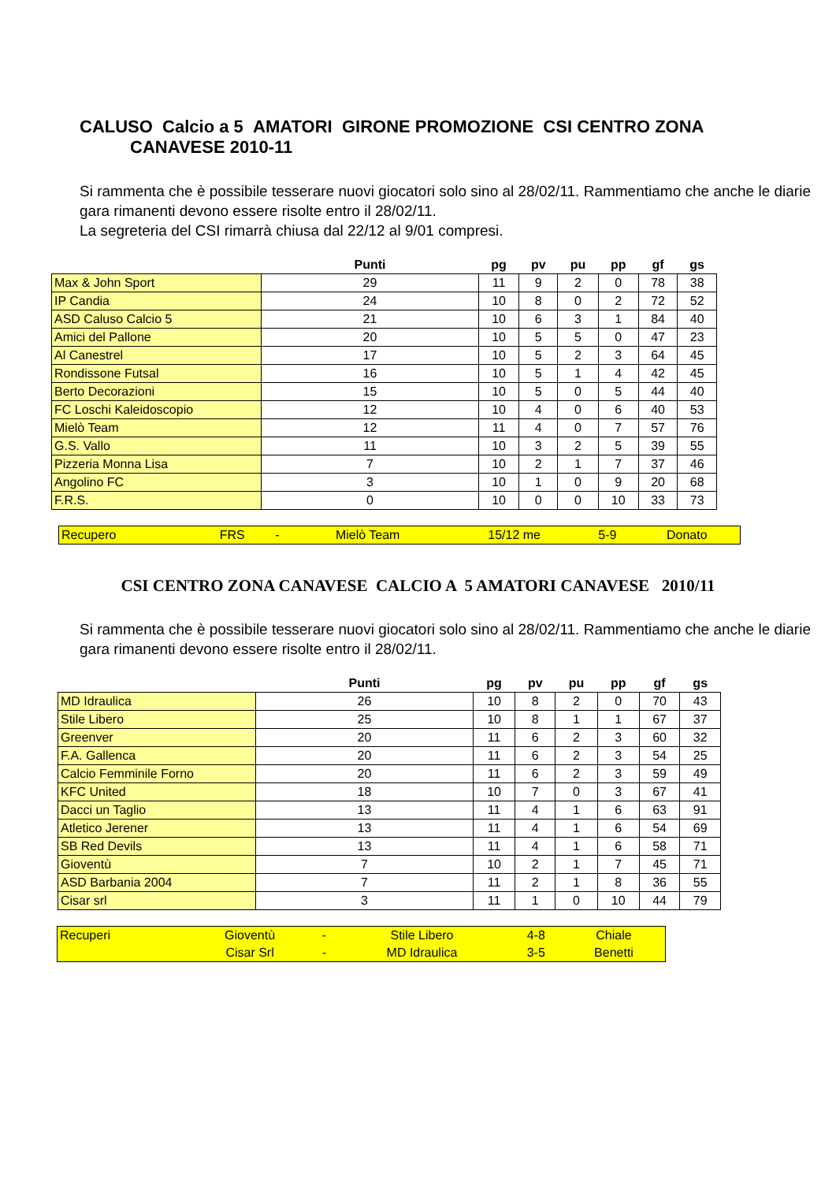CALUSO Calcio a 5 AMATORI GIRONE PROMOZIONE CSI CENTRO ZONA
CANAVESE 2010-11
Si rammenta che è possibile tesserare nuovi giocatori solo sino al 28/02/11. Rammentiamo che anche le diarie gara rimanenti devono essere risolte entro il 28/02/11.
La segreteria del CSI rimarrà chiusa dal 22/12 al 9/01 compresi.
| | Punti | pg | pv | pu | pp | gf | gs |
| --- | --- | --- | --- | --- | --- | --- | --- |
| Max & John Sport | 29 | 11 | 9 | 2 | 0 | 78 | 38 |
| IP Candia | 24 | 10 | 8 | 0 | 2 | 72 | 52 |
| ASD Caluso Calcio 5 | 21 | 10 | 6 | 3 | 1 | 84 | 40 |
| Amici del Pallone | 20 | 10 | 5 | 5 | 0 | 47 | 23 |
| Al Canestrel | 17 | 10 | 5 | 2 | 3 | 64 | 45 |
| Rondissone Futsal | 16 | 10 | 5 | 1 | 4 | 42 | 45 |
| Berto Decorazioni | 15 | 10 | 5 | 0 | 5 | 44 | 40 |
| FC Loschi Kaleidoscopio | 12 | 10 | 4 | 0 | 6 | 40 | 53 |
| Mielò Team | 12 | 11 | 4 | 0 | 7 | 57 | 76 |
| G.S. Vallo | 11 | 10 | 3 | 2 | 5 | 39 | 55 |
| Pizzeria Monna Lisa | 7 | 10 | 2 | 1 | 7 | 37 | 46 |
| Angolino FC | 3 | 10 | 1 | 0 | 9 | 20 | 68 |
| F.R.S. | 0 | 10 | 0 | 0 | 10 | 33 | 73 |
| Recupero | FRS | - | Mielò Team | 15/12 me | 5-9 | Donato |
CSI CENTRO ZONA CANAVESE CALCIO A 5 AMATORI CANAVESE 2010/11
Si rammenta che è possibile tesserare nuovi giocatori solo sino al 28/02/11. Rammentiamo che anche le diarie gara rimanenti devono essere risolte entro il 28/02/11.
| | Punti | pg | pv | pu | pp | gf | gs |
| --- | --- | --- | --- | --- | --- | --- | --- |
| MD Idraulica | 26 | 10 | 8 | 2 | 0 | 70 | 43 |
| Stile Libero | 25 | 10 | 8 | 1 | 1 | 67 | 37 |
| Greenver | 20 | 11 | 6 | 2 | 3 | 60 | 32 |
| F.A. Gallenca | 20 | 11 | 6 | 2 | 3 | 54 | 25 |
| Calcio Femminile Forno | 20 | 11 | 6 | 2 | 3 | 59 | 49 |
| KFC United | 18 | 10 | 7 | 0 | 3 | 67 | 41 |
| Dacci un Taglio | 13 | 11 | 4 | 1 | 6 | 63 | 91 |
| Atletico Jerener | 13 | 11 | 4 | 1 | 6 | 54 | 69 |
| SB Red Devils | 13 | 11 | 4 | 1 | 6 | 58 | 71 |
| Gioventù | 7 | 10 | 2 | 1 | 7 | 45 | 71 |
| ASD Barbania 2004 | 7 | 11 | 2 | 1 | 8 | 36 | 55 |
| Cisar srl | 3 | 11 | 1 | 0 | 10 | 44 | 79 |
| Recuperi | Gioventù | - | Stile Libero | 4-8 | Chiale |
| | Cisar Srl | - | MD Idraulica | 3-5 | Benetti |